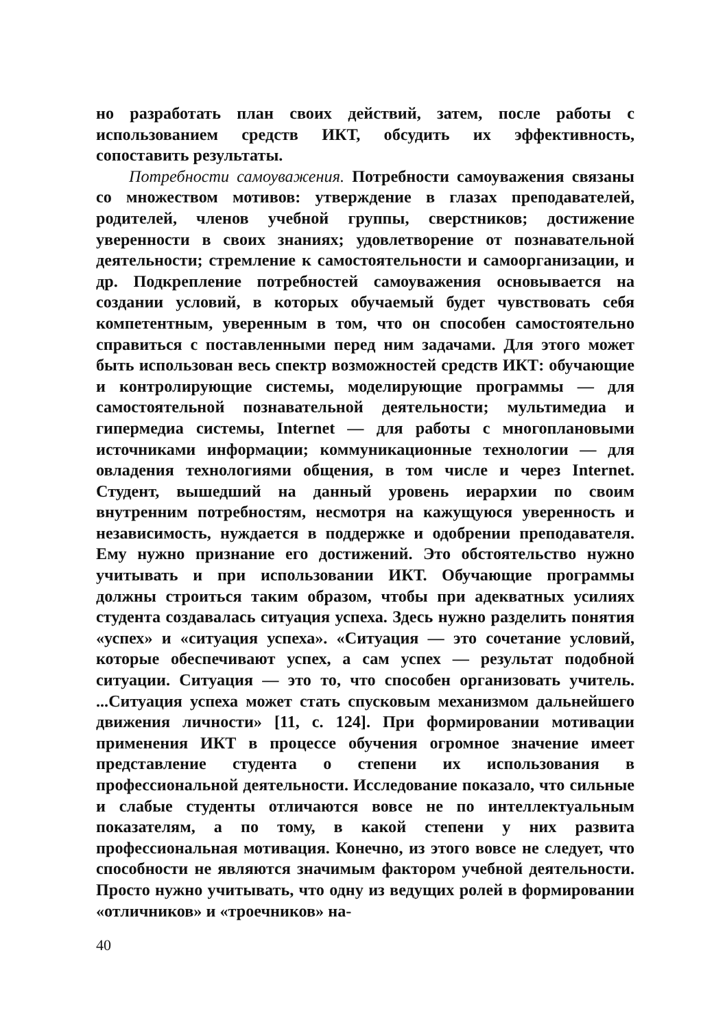но разработать план своих действий, затем, после работы с использованием средств ИКТ, обсудить их эффективность, сопоставить результаты.
Потребности самоуважения. Потребности самоуважения связаны со множеством мотивов: утверждение в глазах преподавателей, родителей, членов учебной группы, сверстников; достижение уверенности в своих знаниях; удовлетворение от познавательной деятельности; стремление к самостоятельности и самоорганизации, и др. Подкрепление потребностей самоуважения основывается на создании условий, в которых обучаемый будет чувствовать себя компетентным, уверенным в том, что он способен самостоятельно справиться с поставленными перед ним задачами. Для этого может быть использован весь спектр возможностей средств ИКТ: обучающие и контролирующие системы, моделирующие программы — для самостоятельной познавательной деятельности; мультимедиа и гипермедиа системы, Internet — для работы с многоплановыми источниками информации; коммуникационные технологии — для овладения технологиями общения, в том числе и через Internet. Студент, вышедший на данный уровень иерархии по своим внутренним потребностям, несмотря на кажущуюся уверенность и независимость, нуждается в поддержке и одобрении преподавателя. Ему нужно признание его достижений. Это обстоятельство нужно учитывать и при использовании ИКТ. Обучающие программы должны строиться таким образом, чтобы при адекватных усилиях студента создавалась ситуация успеха. Здесь нужно разделить понятия «успех» и «ситуация успеха». «Ситуация — это сочетание условий, которые обеспечивают успех, а сам успех — результат подобной ситуации. Ситуация — это то, что способен организовать учитель. ...Ситуация успеха может стать спусковым механизмом дальнейшего движения личности» [11, с. 124]. При формировании мотивации применения ИКТ в процессе обучения огромное значение имеет представление студента о степени их использования в профессиональной деятельности. Исследование показало, что сильные и слабые студенты отличаются вовсе не по интеллектуальным показателям, а по тому, в какой степени у них развита профессиональная мотивация. Конечно, из этого вовсе не следует, что способности не являются значимым фактором учебной деятельности. Просто нужно учитывать, что одну из ведущих ролей в формировании «отличников» и «троечников» на-
40